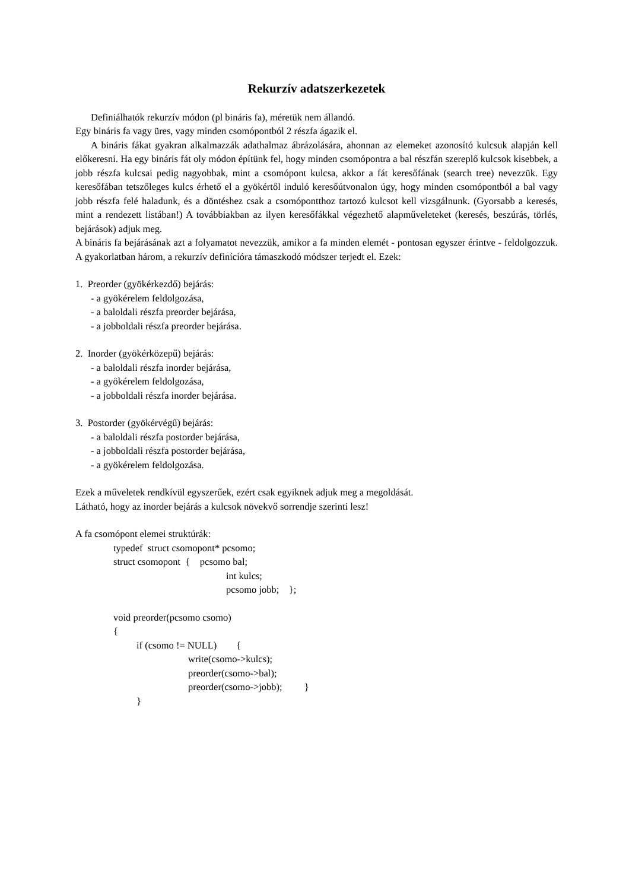Rekurzív adatszerkezetek
Definiálhatók rekurzív módon (pl bináris fa), méretük nem állandó.
Egy bináris fa vagy üres, vagy minden csomópontból 2 részfa ágazik el.
A bináris fákat gyakran alkalmazzák adathalmaz ábrázolására, ahonnan az elemeket azonosító kulcsuk alapján kell előkeresni. Ha egy bináris fát oly módon építünk fel, hogy minden csomópontra a bal részfán szereplő kulcsok kisebbek, a jobb részfa kulcsai pedig nagyobbak, mint a csomópont kulcsa, akkor a fát keresőfának (search tree) nevezzük. Egy keresőfában tetszőleges kulcs érhető el a gyökértől induló keresőútvonalon úgy, hogy minden csomópontból a bal vagy jobb részfa felé haladunk, és a döntéshez csak a csomópontthoz tartozó kulcsot kell vizsgálnunk. (Gyorsabb a keresés, mint a rendezett listában!) A továbbiakban az ilyen keresőfákkal végezhető alapműveleteket (keresés, beszúrás, törlés, bejárások) adjuk meg.
A bináris fa bejárásának azt a folyamatot nevezzük, amikor a fa minden elemét - pontosan egyszer érintve - feldolgozzuk. A gyakorlatban három, a rekurzív definícióra támaszkodó módszer terjedt el. Ezek:
1. Preorder (gyökérkezdő) bejárás:
- a gyökérelem feldolgozása,
- a baloldali részfa preorder bejárása,
- a jobboldali részfa preorder bejárása.
2. Inorder (gyökérközepű) bejárás:
- a baloldali részfa inorder bejárása,
- a gyökérelem feldolgozása,
- a jobboldali részfa inorder bejárása.
3. Postorder (gyökérvégű) bejárás:
- a baloldali részfa postorder bejárása,
- a jobboldali részfa postorder bejárása,
- a gyökérelem feldolgozása.
Ezek a műveletek rendkívül egyszerűek, ezért csak egyiknek adjuk meg a megoldását.
Látható, hogy az inorder bejárás a kulcsok növekvő sorrendje szerinti lesz!
A fa csomópont elemei struktúrák:
typedef struct csomopont* pcsomo;
struct csomopont { pcsomo bal;
int kulcs;
pcsomo jobb; };
void preorder(pcsomo csomo)
{
if (csomo != NULL) {
write(csomo->kulcs);
preorder(csomo->bal);
preorder(csomo->jobb); }
}